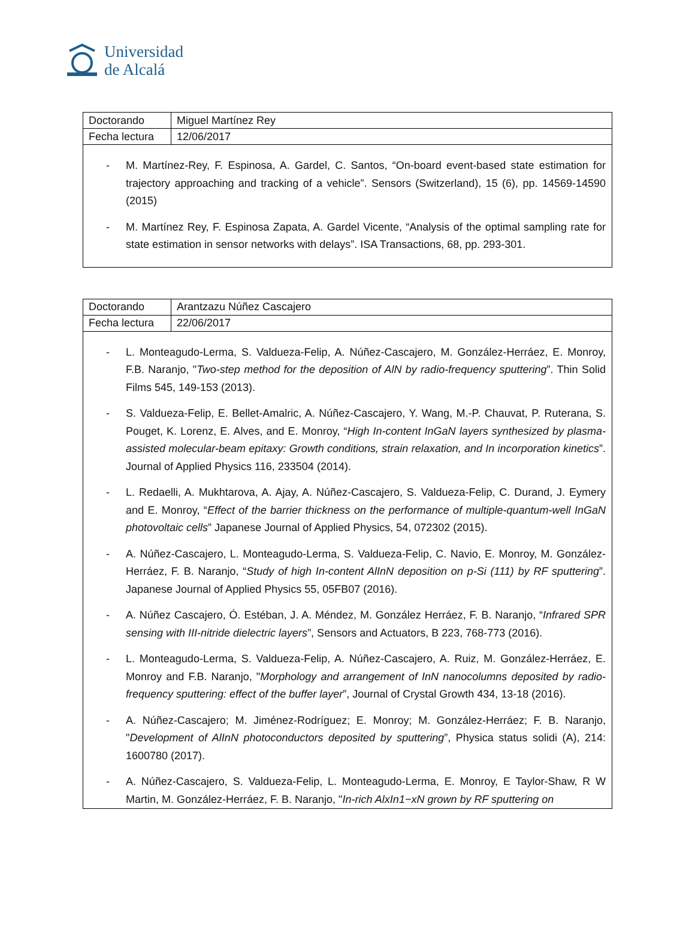Universidad
de Alcalá
| Doctorando | Miguel Martínez Rey |
| Fecha lectura | 12/06/2017 |
- M. Martínez-Rey, F. Espinosa, A. Gardel, C. Santos, “On-board event-based state estimation for trajectory approaching and tracking of a vehicle”. Sensors (Switzerland), 15 (6), pp. 14569-14590 (2015)
- M. Martínez Rey, F. Espinosa Zapata, A. Gardel Vicente, “Analysis of the optimal sampling rate for state estimation in sensor networks with delays”. ISA Transactions, 68, pp. 293-301.
| Doctorando | Arantzazu Núñez Cascajero |
| Fecha lectura | 22/06/2017 |
- L. Monteagudo-Lerma, S. Valdueza-Felip, A. Núñez-Cascajero, M. González-Herráez, E. Monroy, F.B. Naranjo, "Two-step method for the deposition of AlN by radio-frequency sputtering”. Thin Solid Films 545, 149-153 (2013).
- S. Valdueza-Felip, E. Bellet-Amalric, A. Núñez-Cascajero, Y. Wang, M.-P. Chauvat, P. Ruterana, S. Pouget, K. Lorenz, E. Alves, and E. Monroy, “High In-content InGaN layers synthesized by plasma-assisted molecular-beam epitaxy: Growth conditions, strain relaxation, and In incorporation kinetics”. Journal of Applied Physics 116, 233504 (2014).
- L. Redaelli, A. Mukhtarova, A. Ajay, A. Núñez-Cascajero, S. Valdueza-Felip, C. Durand, J. Eymery and E. Monroy, “Effect of the barrier thickness on the performance of multiple-quantum-well InGaN photovoltaic cells” Japanese Journal of Applied Physics, 54, 072302 (2015).
- A. Núñez-Cascajero, L. Monteagudo-Lerma, S. Valdueza-Felip, C. Navio, E. Monroy, M. González-Herráez, F. B. Naranjo, “Study of high In-content AlInN deposition on p-Si (111) by RF sputtering”. Japanese Journal of Applied Physics 55, 05FB07 (2016).
- A. Núñez Cascajero, Ó. Estéban, J. A. Méndez, M. González Herráez, F. B. Naranjo, “Infrared SPR sensing with III-nitride dielectric layers”, Sensors and Actuators, B 223, 768-773 (2016).
- L. Monteagudo-Lerma, S. Valdueza-Felip, A. Núñez-Cascajero, A. Ruiz, M. González-Herráez, E. Monroy and F.B. Naranjo, "Morphology and arrangement of InN nanocolumns deposited by radio-frequency sputtering: effect of the buffer layer”, Journal of Crystal Growth 434, 13-18 (2016).
- A. Núñez-Cascajero; M. Jiménez-Rodríguez; E. Monroy; M. González-Herráez; F. B. Naranjo, "Development of AlInN photoconductors deposited by sputtering”, Physica status solidi (A), 214: 1600780 (2017).
- A. Núñez-Cascajero, S. Valdueza-Felip, L. Monteagudo-Lerma, E. Monroy, E Taylor-Shaw, R W Martin, M. González-Herráez, F. B. Naranjo, "In-rich AlxIn1−xN grown by RF sputtering on